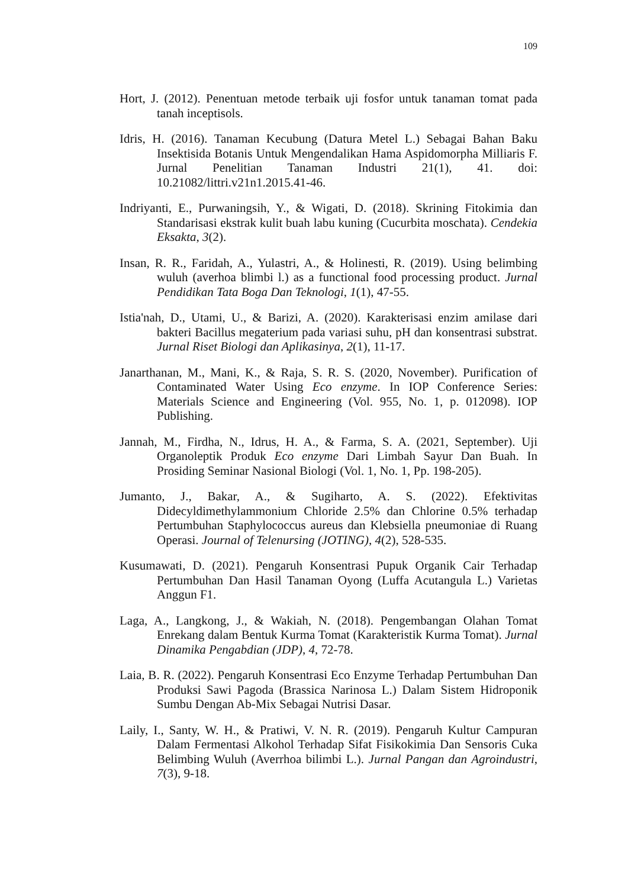109
Hort, J. (2012). Penentuan metode terbaik uji fosfor untuk tanaman tomat pada tanah inceptisols.
Idris, H. (2016). Tanaman Kecubung (Datura Metel L.) Sebagai Bahan Baku Insektisida Botanis Untuk Mengendalikan Hama Aspidomorpha Milliaris F. Jurnal Penelitian Tanaman Industri 21(1), 41. doi: 10.21082/littri.v21n1.2015.41-46.
Indriyanti, E., Purwaningsih, Y., & Wigati, D. (2018). Skrining Fitokimia dan Standarisasi ekstrak kulit buah labu kuning (Cucurbita moschata). Cendekia Eksakta, 3(2).
Insan, R. R., Faridah, A., Yulastri, A., & Holinesti, R. (2019). Using belimbing wuluh (averhoa blimbi l.) as a functional food processing product. Jurnal Pendidikan Tata Boga Dan Teknologi, 1(1), 47-55.
Istia'nah, D., Utami, U., & Barizi, A. (2020). Karakterisasi enzim amilase dari bakteri Bacillus megaterium pada variasi suhu, pH dan konsentrasi substrat. Jurnal Riset Biologi dan Aplikasinya, 2(1), 11-17.
Janarthanan, M., Mani, K., & Raja, S. R. S. (2020, November). Purification of Contaminated Water Using Eco enzyme. In IOP Conference Series: Materials Science and Engineering (Vol. 955, No. 1, p. 012098). IOP Publishing.
Jannah, M., Firdha, N., Idrus, H. A., & Farma, S. A. (2021, September). Uji Organoleptik Produk Eco enzyme Dari Limbah Sayur Dan Buah. In Prosiding Seminar Nasional Biologi (Vol. 1, No. 1, Pp. 198-205).
Jumanto, J., Bakar, A., & Sugiharto, A. S. (2022). Efektivitas Didecyldimethylammonium Chloride 2.5% dan Chlorine 0.5% terhadap Pertumbuhan Staphylococcus aureus dan Klebsiella pneumoniae di Ruang Operasi. Journal of Telenursing (JOTING), 4(2), 528-535.
Kusumawati, D. (2021). Pengaruh Konsentrasi Pupuk Organik Cair Terhadap Pertumbuhan Dan Hasil Tanaman Oyong (Luffa Acutangula L.) Varietas Anggun F1.
Laga, A., Langkong, J., & Wakiah, N. (2018). Pengembangan Olahan Tomat Enrekang dalam Bentuk Kurma Tomat (Karakteristik Kurma Tomat). Jurnal Dinamika Pengabdian (JDP), 4, 72-78.
Laia, B. R. (2022). Pengaruh Konsentrasi Eco Enzyme Terhadap Pertumbuhan Dan Produksi Sawi Pagoda (Brassica Narinosa L.) Dalam Sistem Hidroponik Sumbu Dengan Ab-Mix Sebagai Nutrisi Dasar.
Laily, I., Santy, W. H., & Pratiwi, V. N. R. (2019). Pengaruh Kultur Campuran Dalam Fermentasi Alkohol Terhadap Sifat Fisikokimia Dan Sensoris Cuka Belimbing Wuluh (Averrhoa bilimbi L.). Jurnal Pangan dan Agroindustri, 7(3), 9-18.